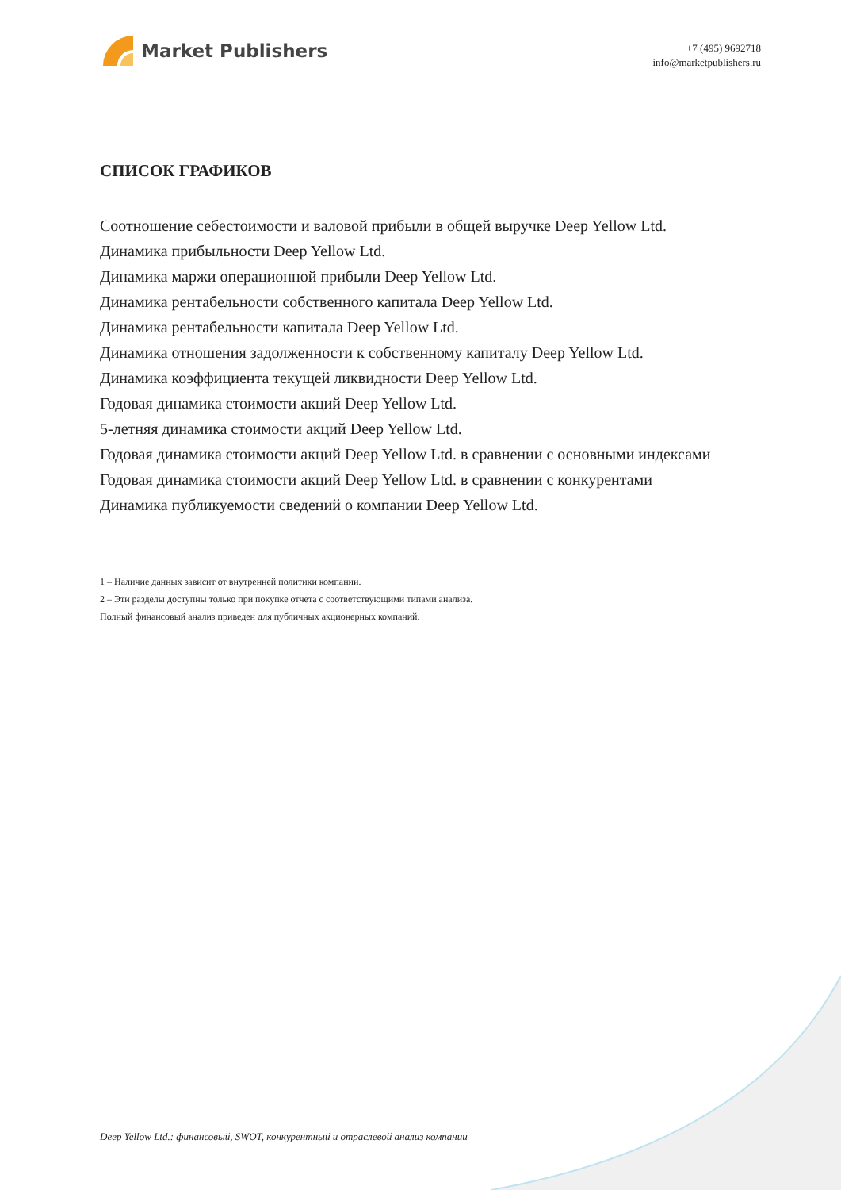Market Publishers
+7 (495) 9692718
info@marketpublishers.ru
СПИСОК ГРАФИКОВ
Соотношение себестоимости и валовой прибыли в общей выручке Deep Yellow Ltd.
Динамика прибыльности Deep Yellow Ltd.
Динамика маржи операционной прибыли Deep Yellow Ltd.
Динамика рентабельности собственного капитала Deep Yellow Ltd.
Динамика рентабельности капитала Deep Yellow Ltd.
Динамика отношения задолженности к собственному капиталу Deep Yellow Ltd.
Динамика коэффициента текущей ликвидности Deep Yellow Ltd.
Годовая динамика стоимости акций Deep Yellow Ltd.
5-летняя динамика стоимости акций Deep Yellow Ltd.
Годовая динамика стоимости акций Deep Yellow Ltd. в сравнении с основными индексами
Годовая динамика стоимости акций Deep Yellow Ltd. в сравнении с конкурентами
Динамика публикуемости сведений о компании Deep Yellow Ltd.
1 – Наличие данных зависит от внутренней политики компании.
2 – Эти разделы доступны только при покупке отчета с соответствующими типами анализа.
Полный финансовый анализ приведен для публичных акционерных компаний.
Deep Yellow Ltd.: финансовый, SWOT, конкурентный и отраслевой анализ компании